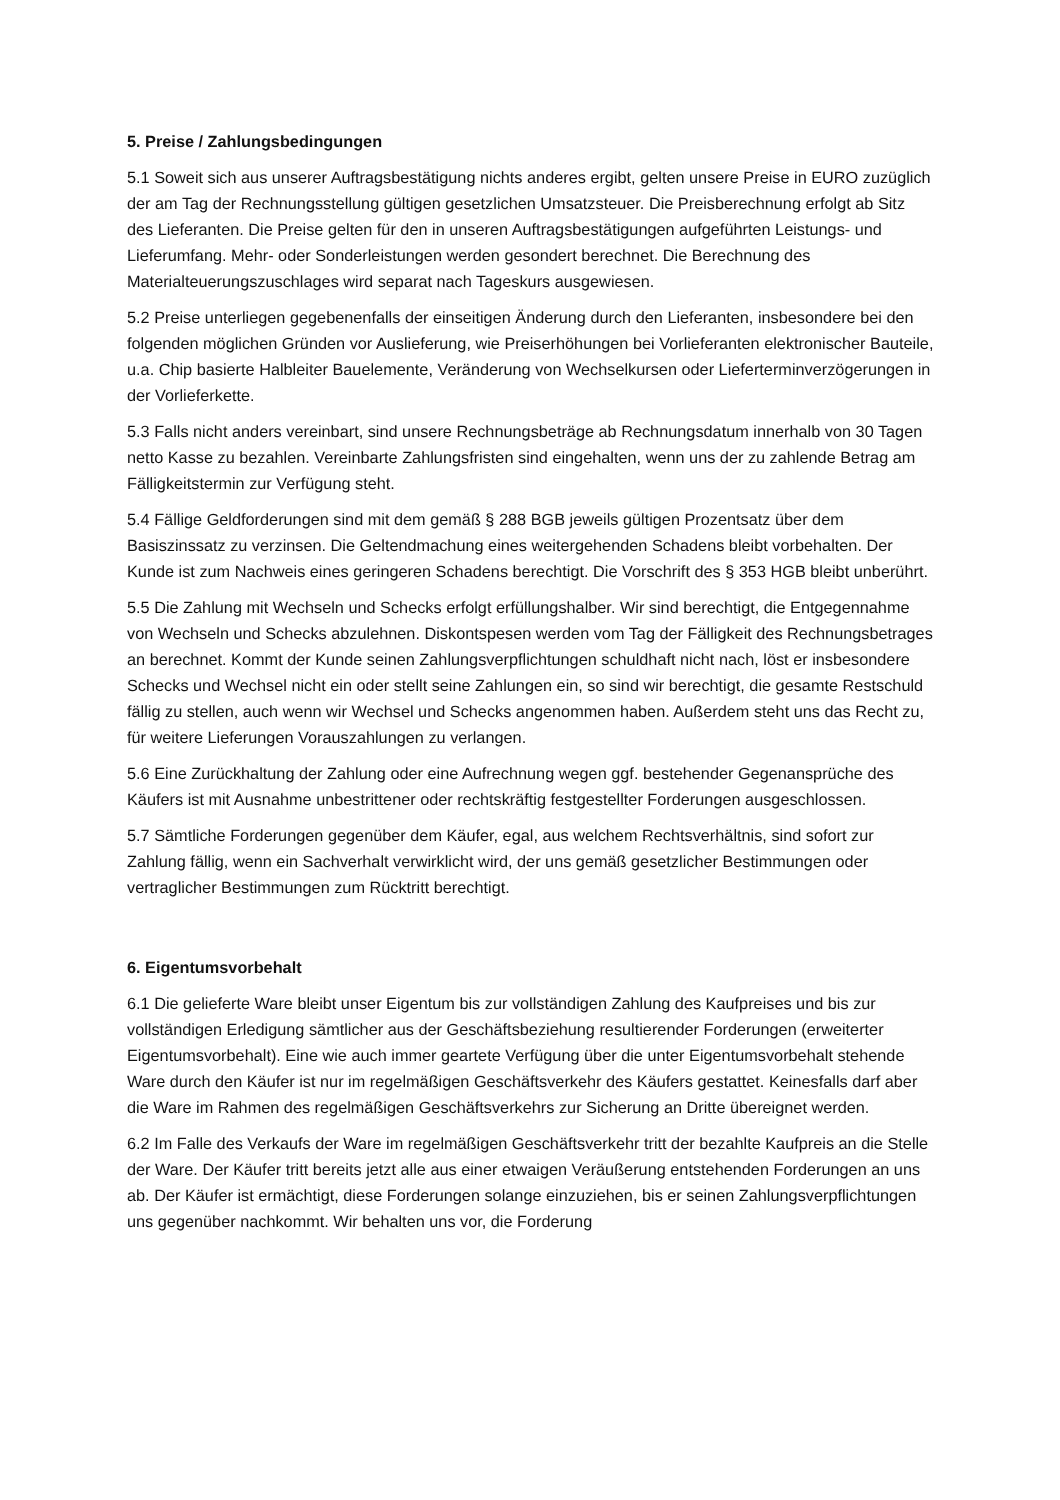5. Preise / Zahlungsbedingungen
5.1 Soweit sich aus unserer Auftragsbestätigung nichts anderes ergibt, gelten unsere Preise in EURO zuzüglich der am Tag der Rechnungsstellung gültigen gesetzlichen Umsatzsteuer. Die Preisberechnung erfolgt ab Sitz des Lieferanten. Die Preise gelten für den in unseren Auftragsbestätigungen aufgeführten Leistungs- und Lieferumfang. Mehr- oder Sonderleistungen werden gesondert berechnet. Die Berechnung des Materialteuerungszuschlages wird separat nach Tageskurs ausgewiesen.
5.2 Preise unterliegen gegebenenfalls der einseitigen Änderung durch den Lieferanten, insbesondere bei den folgenden möglichen Gründen vor Auslieferung, wie Preiserhöhungen bei Vorlieferanten elektronischer Bauteile, u.a. Chip basierte Halbleiter Bauelemente, Veränderung von Wechselkursen oder Lieferterminverzögerungen in der Vorlieferkette.
5.3 Falls nicht anders vereinbart, sind unsere Rechnungsbeträge ab Rechnungsdatum innerhalb von 30 Tagen netto Kasse zu bezahlen. Vereinbarte Zahlungsfristen sind eingehalten, wenn uns der zu zahlende Betrag am Fälligkeitstermin zur Verfügung steht.
5.4 Fällige Geldforderungen sind mit dem gemäß § 288 BGB jeweils gültigen Prozentsatz über dem Basiszinssatz zu verzinsen. Die Geltendmachung eines weitergehenden Schadens bleibt vorbehalten. Der Kunde ist zum Nachweis eines geringeren Schadens berechtigt. Die Vorschrift des § 353 HGB bleibt unberührt.
5.5 Die Zahlung mit Wechseln und Schecks erfolgt erfüllungshalber. Wir sind berechtigt, die Entgegennahme von Wechseln und Schecks abzulehnen. Diskontspesen werden vom Tag der Fälligkeit des Rechnungsbetrages an berechnet. Kommt der Kunde seinen Zahlungsverpflichtungen schuldhaft nicht nach, löst er insbesondere Schecks und Wechsel nicht ein oder stellt seine Zahlungen ein, so sind wir berechtigt, die gesamte Restschuld fällig zu stellen, auch wenn wir Wechsel und Schecks angenommen haben. Außerdem steht uns das Recht zu, für weitere Lieferungen Vorauszahlungen zu verlangen.
5.6 Eine Zurückhaltung der Zahlung oder eine Aufrechnung wegen ggf. bestehender Gegenansprüche des Käufers ist mit Ausnahme unbestrittener oder rechtskräftig festgestellter Forderungen ausgeschlossen.
5.7 Sämtliche Forderungen gegenüber dem Käufer, egal, aus welchem Rechtsverhältnis, sind sofort zur Zahlung fällig, wenn ein Sachverhalt verwirklicht wird, der uns gemäß gesetzlicher Bestimmungen oder vertraglicher Bestimmungen zum Rücktritt berechtigt.
6. Eigentumsvorbehalt
6.1 Die gelieferte Ware bleibt unser Eigentum bis zur vollständigen Zahlung des Kaufpreises und bis zur vollständigen Erledigung sämtlicher aus der Geschäftsbeziehung resultierender Forderungen (erweiterter Eigentumsvorbehalt). Eine wie auch immer geartete Verfügung über die unter Eigentumsvorbehalt stehende Ware durch den Käufer ist nur im regelmäßigen Geschäftsverkehr des Käufers gestattet. Keinesfalls darf aber die Ware im Rahmen des regelmäßigen Geschäftsverkehrs zur Sicherung an Dritte übereignet werden.
6.2 Im Falle des Verkaufs der Ware im regelmäßigen Geschäftsverkehr tritt der bezahlte Kaufpreis an die Stelle der Ware. Der Käufer tritt bereits jetzt alle aus einer etwaigen Veräußerung entstehenden Forderungen an uns ab. Der Käufer ist ermächtigt, diese Forderungen solange einzuziehen, bis er seinen Zahlungsverpflichtungen uns gegenüber nachkommt. Wir behalten uns vor, die Forderung